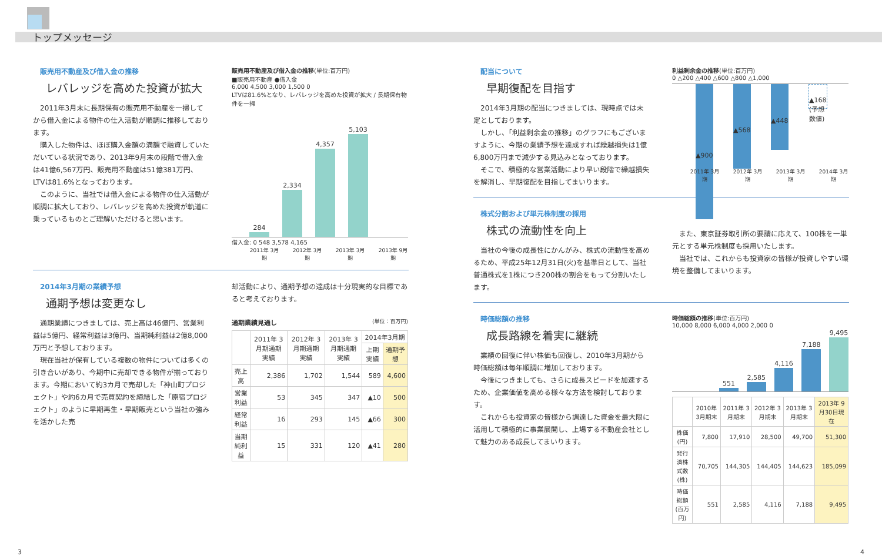トップメッセージ
販売用不動産及び借入金の推移
レバレッジを高めた投資が拡大
2011年3月末に長期保有の販売用不動産を一掃してから借入金による物件の仕入活動が順調に推移しております。
購入した物件は、ほぼ購入金額の満額で融資していただいている状況であり、2013年9月末の段階で借入金は41億6,567万円、販売用不動産は51億381万円、LTVは81.6%となっております。
このように、当社では借入金による物件の仕入活動が順調に拡大しており、レバレッジを高めた投資が軌道に乗っているものとご理解いただけると思います。
販売用不動産及び借入金の推移(単位:百万円)
■販売用不動産 ●借入金
6,000 4,500 3,000 1,500 0
LTVは81.6%となり、レバレッジを高めた投資が拡大 / 長期保有物件を一掃
284
2,334
4,357
5,103
借入金: 0 548 3,578 4,165
2011年 3月期 2012年 3月期 2013年 3月期 2013年 9月期
2014年3月期の業績予想
通期予想は変更なし
通期業績につきましては、売上高は46億円、営業利益は5億円、経常利益は3億円、当期純利益は2億8,000万円と予想しております。
現在当社が保有している複数の物件については多くの引き合いがあり、今期中に売却できる物件が揃っております。今期において約3カ月で売却した「神山町プロジェクト」や約6カ月で売買契約を締結した「原宿プロジェクト」のように早期再生・早期販売という当社の強みを活かした売
却活動により、通期予想の達成は十分現実的な目標であると考えております。
通期業績見通し (単位：百万円)
| | 2011年 3月期通期 実績 | 2012年 3月期通期 実績 | 2013年 3月期通期 実績 | 2014年3月期 | |
| --- | --- | --- | --- | --- | --- |
| | | | | 上期実績 | 通期予想 |
| 売上高 | 2,386 | 1,702 | 1,544 | 589 | 4,600 |
| 営業利益 | 53 | 345 | 347 | ▲10 | 500 |
| 経常利益 | 16 | 293 | 145 | ▲66 | 300 |
| 当期純利益 | 15 | 331 | 120 | ▲41 | 280 |
配当について
早期復配を目指す
2014年3月期の配当につきましては、現時点では未定としております。
しかし、「利益剰余金の推移」のグラフにもございますように、今期の業績予想を達成すれば繰越損失は1億6,800万円まで減少する見込みとなっております。
そこで、積極的な営業活動により早い段階で繰越損失を解消し、早期復配を目指してまいります。
利益剰余金の推移(単位:百万円)
0 △200 △400 △600 △800 △1,000
▲900
▲568
▲448
▲168 (予想数値)
2011年 3月期 2012年 3月期 2013年 3月期 2014年 3月期
株式分割および単元株制度の採用
株式の流動性を向上
当社の今後の成長性にかんがみ、株式の流動性を高めるため、平成25年12月31日(火)を基準日として、当社普通株式を1株につき200株の割合をもって分割いたします。
また、東京証券取引所の要請に応えて、100株を一単元とする単元株制度も採用いたします。
当社では、これからも投資家の皆様が投資しやすい環境を整備してまいります。
時価総額の推移
成長路線を着実に継続
業績の回復に伴い株価も回復し、2010年3月期から時価総額は毎年順調に増加しております。
今後につきましても、さらに成長スピードを加速するため、企業価値を高める様々な方法を検討しております。
これからも投資家の皆様から調達した資金を最大限に活用して積極的に事業展開し、上場する不動産会社として魅力のある成長してまいります。
時価総額の推移(単位:百万円)
10,000 8,000 6,000 4,000 2,000 0
551
2,585
4,116
7,188
9,495
| | 2010年 3月期末 | 2011年 3月期末 | 2012年 3月期末 | 2013年 3月期末 | 2013年 9月30日現在 |
| --- | --- | --- | --- | --- | --- |
| 株価(円) | 7,800 | 17,910 | 28,500 | 49,700 | 51,300 |
| 発行済株式数(株) | 70,705 | 144,305 | 144,405 | 144,623 | 185,099 |
| 時価総額(百万円) | 551 | 2,585 | 4,116 | 7,188 | 9,495 |
3 4